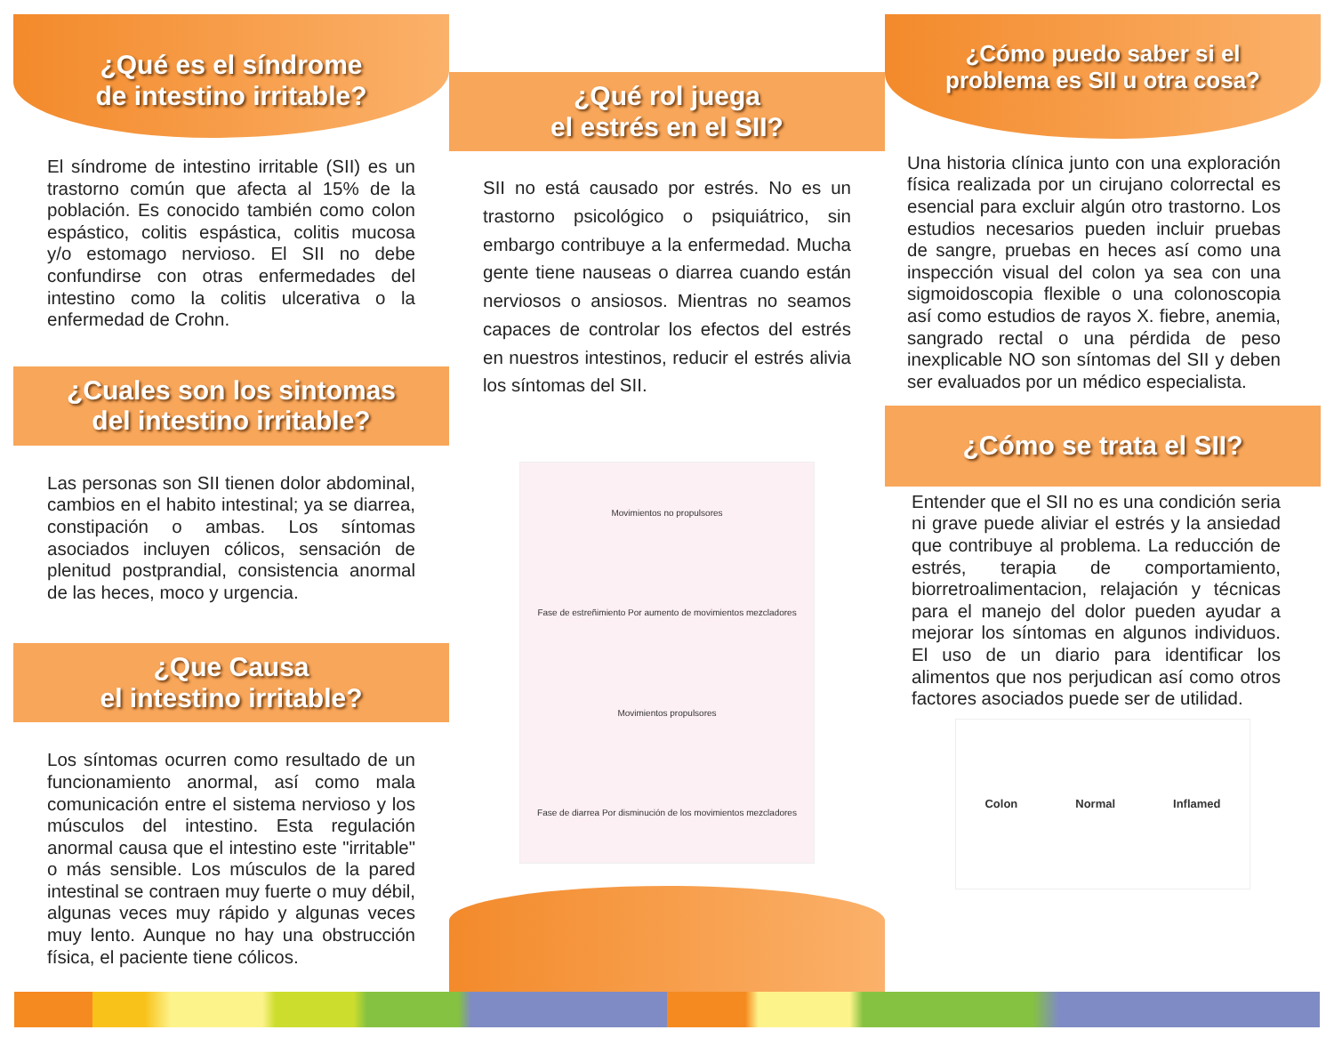¿Qué es el síndrome
de intestino irritable?
El síndrome de intestino irritable (SII) es un trastorno común que afecta al 15% de la población. Es conocido también como colon espástico, colitis espástica, colitis mucosa y/o estomago nervioso. El SII no debe confundirse con otras enfermedades del intestino como la colitis ulcerativa o la enfermedad de Crohn.
¿Cuales son los sintomas
del intestino irritable?
Las personas son SII tienen dolor abdominal, cambios en el habito intestinal; ya se diarrea, constipación o ambas. Los síntomas asociados incluyen cólicos, sensación de plenitud postprandial, consistencia anormal de las heces, moco y urgencia.
¿Que Causa
el intestino irritable?
Los síntomas ocurren como resultado de un funcionamiento anormal, así como mala comunicación entre el sistema nervioso y los músculos del intestino. Esta regulación anormal causa que el intestino este "irritable" o más sensible. Los músculos de la pared intestinal se contraen muy fuerte o muy débil, algunas veces muy rápido y algunas veces muy lento. Aunque no hay una obstrucción física, el paciente tiene cólicos.
¿Qué rol juega
el estrés en el SII?
SII no está causado por estrés. No es un trastorno psicológico o psiquiátrico, sin embargo contribuye a la enfermedad. Mucha gente tiene nauseas o diarrea cuando están nerviosos o ansiosos. Mientras no seamos capaces de controlar los efectos del estrés en nuestros intestinos, reducir el estrés alivia los síntomas del SII.
Movimientos no propulsores Fase de estreñimiento Por aumento de movimientos mezcladores Movimientos propulsores Fase de diarrea Por disminución de los movimientos mezcladores
¿Cómo puedo saber si el
problema es SII u otra cosa?
Una historia clínica junto con una exploración física realizada por un cirujano colorrectal es esencial para excluir algún otro trastorno. Los estudios necesarios pueden incluir pruebas de sangre, pruebas en heces así como una inspección visual del colon ya sea con una sigmoidoscopia flexible o una colonoscopia así como estudios de rayos X. fiebre, anemia, sangrado rectal o una pérdida de peso inexplicable NO son síntomas del SII y deben ser evaluados por un médico especialista.
¿Cómo se trata el SII?
Entender que el SII no es una condición seria ni grave puede aliviar el estrés y la ansiedad que contribuye al problema. La reducción de estrés, terapia de comportamiento, biorretroalimentacion, relajación y técnicas para el manejo del dolor pueden ayudar a mejorar los síntomas en algunos individuos. El uso de un diario para identificar los alimentos que nos perjudican así como otros factores asociados puede ser de utilidad.
Colon Normal Inflamed